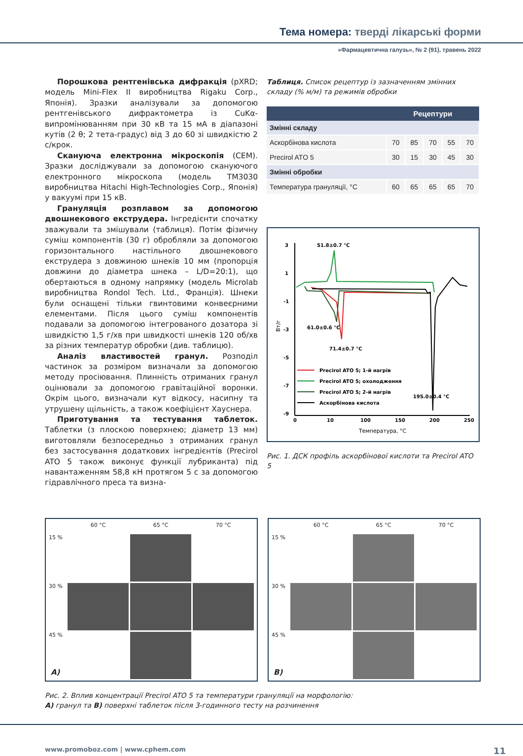Тема номера: тверді лікарські форми
«Фармацевтична галузь», № 2 (91), травень 2022
Порошкова рентгенівська дифракція (pXRD; модель Mini-Flex II виробництва Rigaku Corp., Японія). Зразки аналізували за допомогою рентгенівського дифрактометра із CuKα-випромінюванням при 30 кВ та 15 мА в діапазоні кутів (2 θ; 2 тета-градус) від 3 до 60 зі швидкістю 2 с/крок.
Скануюча електронна мікроскопія (СЕМ). Зразки досліджували за допомогою скануючого електронного мікроскопа (модель TM3030 виробництва Hitachi High-Technologies Corp., Японія) у вакуумі при 15 кВ.
Грануляція розплавом за допомогою двошнекового екструдера. Інгредієнти спочатку зважували та змішували (таблиця). Потім фізичну суміш компонентів (30 г) обробляли за допомогою горизонтального настільного двошнекового екструдера з довжиною шнеків 10 мм (пропорція довжини до діаметра шнека – L/D=20:1), що обертаються в одному напрямку (модель Microlab виробництва Rondol Tech. Ltd., Франція). Шнеки були оснащені тільки гвинтовими конвеєрними елементами. Після цього суміш компонентів подавали за допомогою інтегрованого дозатора зі швидкістю 1,5 г/хв при швидкості шнеків 120 об/хв за різних температур обробки (див. таблицю).
Аналіз властивостей гранул. Розподіл частинок за розміром визначали за допомогою методу просіювання. Плинність отриманих гранул оцінювали за допомогою гравітаційної воронки. Окрім цього, визначали кут відкосу, насипну та утрушену щільність, а також коефіцієнт Хауснера.
Приготування та тестування таблеток. Таблетки (з плоскою поверхнею; діаметр 13 мм) виготовляли безпосередньо з отриманих гранул без застосування додаткових інгредієнтів (Precirol ATO 5 також виконує функції лубриканта) під навантаженням 58,8 кН протягом 5 с за допомогою гідравлічного преса та визна-
Таблиця. Список рецептур із зазначенням змінних складу (% м/м) та режимів обробки
| | Рецептури | | | | |
| --- | --- | --- | --- | --- | --- |
| Змінні складу | | | | | |
| Аскорбінова кислота | 70 | 85 | 70 | 55 | 70 |
| Precirol ATO 5 | 30 | 15 | 30 | 45 | 30 |
| Змінні обробки | | | | | |
| Температура грануляції, °С | 60 | 65 | 65 | 65 | 70 |
3
1
-1
-3
-5
-7
-9
0
10
100
150
200
250
Температура, °С
Вт/г
51.8±0.7 °С
61.0±0.6 °С
71.4±0.7 °С
195.0±0.4 °С
Precirol ATO 5; 1-й нагрів
Precirol ATO 5; охолодження
Precirol ATO 5; 2-й нагрів
Аскорбінова кислота
Рис. 1. ДСК профіль аскорбінової кислоти та Precirol ATO 5
60 °C
65 °C
70 °C
15 %
30 %
45 %
A)
60 °C
65 °C
70 °C
15 %
30 %
45 %
B)
Рис. 2. Вплив концентрації Precirol ATO 5 та температури грануляції на морфологію:
A) гранул та B) поверхні таблеток після 3-годинного тесту на розчинення
www.promoboz.com | www.cphem.com 11